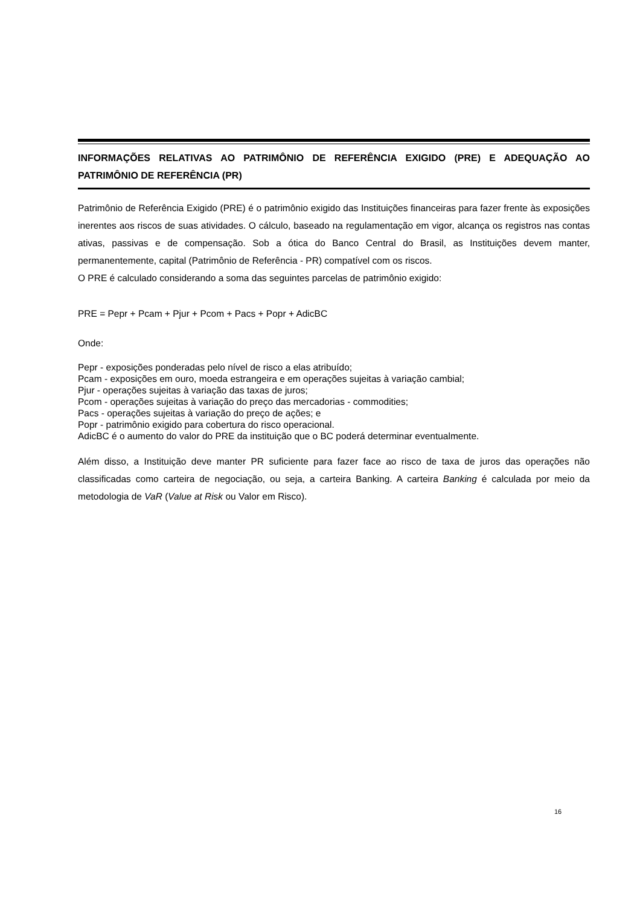INFORMAÇÕES RELATIVAS AO PATRIMÔNIO DE REFERÊNCIA EXIGIDO (PRE) E ADEQUAÇÃO AO PATRIMÔNIO DE REFERÊNCIA (PR)
Patrimônio de Referência Exigido (PRE) é o patrimônio exigido das Instituições financeiras para fazer frente às exposições inerentes aos riscos de suas atividades. O cálculo, baseado na regulamentação em vigor, alcança os registros nas contas ativas, passivas e de compensação. Sob a ótica do Banco Central do Brasil, as Instituições devem manter, permanentemente, capital (Patrimônio de Referência - PR) compatível com os riscos.
O PRE é calculado considerando a soma das seguintes parcelas de patrimônio exigido:
PRE = Pepr + Pcam + Pjur + Pcom + Pacs + Popr + AdicBC
Onde:
Pepr - exposições ponderadas pelo nível de risco a elas atribuído;
Pcam - exposições em ouro, moeda estrangeira e em operações sujeitas à variação cambial;
Pjur - operações sujeitas à variação das taxas de juros;
Pcom - operações sujeitas à variação do preço das mercadorias - commodities;
Pacs - operações sujeitas à variação do preço de ações; e
Popr - patrimônio exigido para cobertura do risco operacional.
AdicBC é o aumento do valor do PRE da instituição que o BC poderá determinar eventualmente.
Além disso, a Instituição deve manter PR suficiente para fazer face ao risco de taxa de juros das operações não classificadas como carteira de negociação, ou seja, a carteira Banking. A carteira Banking é calculada por meio da metodologia de VaR (Value at Risk ou Valor em Risco).
16